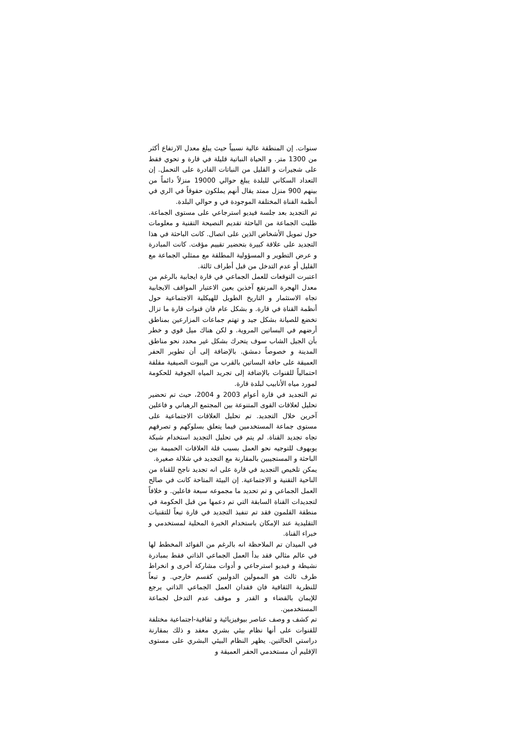سنوات. إن المنطقة عالية نسبياً حيث يبلغ معدل الارتفاع أكثر من 1300 متر. و الحياة النباتية قليلة في قارة و تحوي فقط على شجيرات و القليل من النباتات القادرة على التحمل. إن التعداد السكاني للبلدة يبلغ حوالي 19000 منزلاً دائماً من بينهم 900 منزل ممتد يقال أنهم يملكون حقوقاً في الري في أنظمة القناة المختلفة الموجودة في و حوالي البلدة.
تم التجديد بعد جلسة فيديو استرجاعي على مستوى الجماعة. طلبت الجماعة من الباحثة تقديم النصيحة التقنية و معلومات حول تمويل الأشخاص الذين على اتصال. كانت الباحثة في هذا التجديد على علاقة كبيرة بتحضير تقييم مؤقت. كانت المبادرة و عرض التطوير و المسؤولية المطلقة مع ممثلي الجماعة مع القليل أو عدم التدخل من قبل أطراف ثالثة.
اعتبرت التوقعات للعمل الجماعي في قارة ايجابية بالرغم من معدل الهجرة المرتفع آخذين بعين الاعتبار المواقف الايجابية تجاه الاستثمار و التاريخ الطويل للهيكلية الاجتماعية حول أنظمة القناة في قارة. و بشكل عام فان قنوات قارة ما تزال تخضع للصيانة بشكل جيد و تهتم جماعات المزارعين بمناطق أرضهم في البساتين المروية. و لكن هناك ميل قوي و خطر بأن الجيل الشاب سوف يتحرك بشكل غير محدد نحو مناطق المدينة و خصوصاً دمشق. بالإضافة إلى أن تطوير الحفر العميقة على حافة البساتين بالقرب من البيوت الصيفية مقلقة احتمالياً للقنوات بالإضافة إلى تجريد المياه الجوفية للحكومة لمورد مياه الأنابيب لبلدة قارة.
تم التجديد في قارة أعوام 2003 و 2004، حيث تم تحضير تحليل لعلاقات القوى المتنوعة بين المجتمع الرهباني و فاعلين آخرين خلال التجديد. تم تحليل العلاقات الاجتماعية على مستوى جماعة المستخدمين فيما يتعلق بسلوكهم و تصرفهم تجاه تجديد القناة. لم يتم في تحليل التجديد استخدام شبكة يوبهوف للتوجيه نحو العمل بسبب قلة العلاقات الحميمة بين الباحثة و المستجيبين بالمقارنة مع التجديد في شلالة صغيرة.
يمكن تلخيص التجديد في قارة على انه تجديد ناجح للقناة من الناحية التقنية و الاجتماعية. إن البيئة المتاحة كانت في صالح العمل الجماعي و تم تحديد ما مجموعه سبعة فاعلين. و خلافاً لتجديدات القناة السابقة التي تم دعمها من قبل الحكومة في منطقة القلمون فقد تم تنفيذ التجديد في قارة تبعاً للتقنيات التقليدية عند الإمكان باستخدام الخبرة المحلية لمستخدمي و خبراء القناة.
في الميدان تم الملاحظة انه بالرغم من الفوائد المخطط لها في عالم مثالي فقد بدأ العمل الجماعي الذاتي فقط بمبادرة نشيطة و فيديو استرجاعي و أدوات مشاركة أخرى و انخراط طرف ثالث هو الممولين الدوليين كقسم خارجي. و تبعاً للنظرية الثقافية فان فقدان العمل الجماعي الذاتي يرجع للإيمان بالقضاء و القدر و موقف عدم التدخل لجماعة المستخدمين.
تم كشف و وصف عناصر بيوفيزيائية و ثقافية-اجتماعية مختلفة للقنوات على أنها نظام بيئي بشري معقد و ذلك بمقارنة دراستي الحالتين. يظهر النظام البيئي البشري على مستوى الإقليم أن مستخدمي الحفر العميقة و